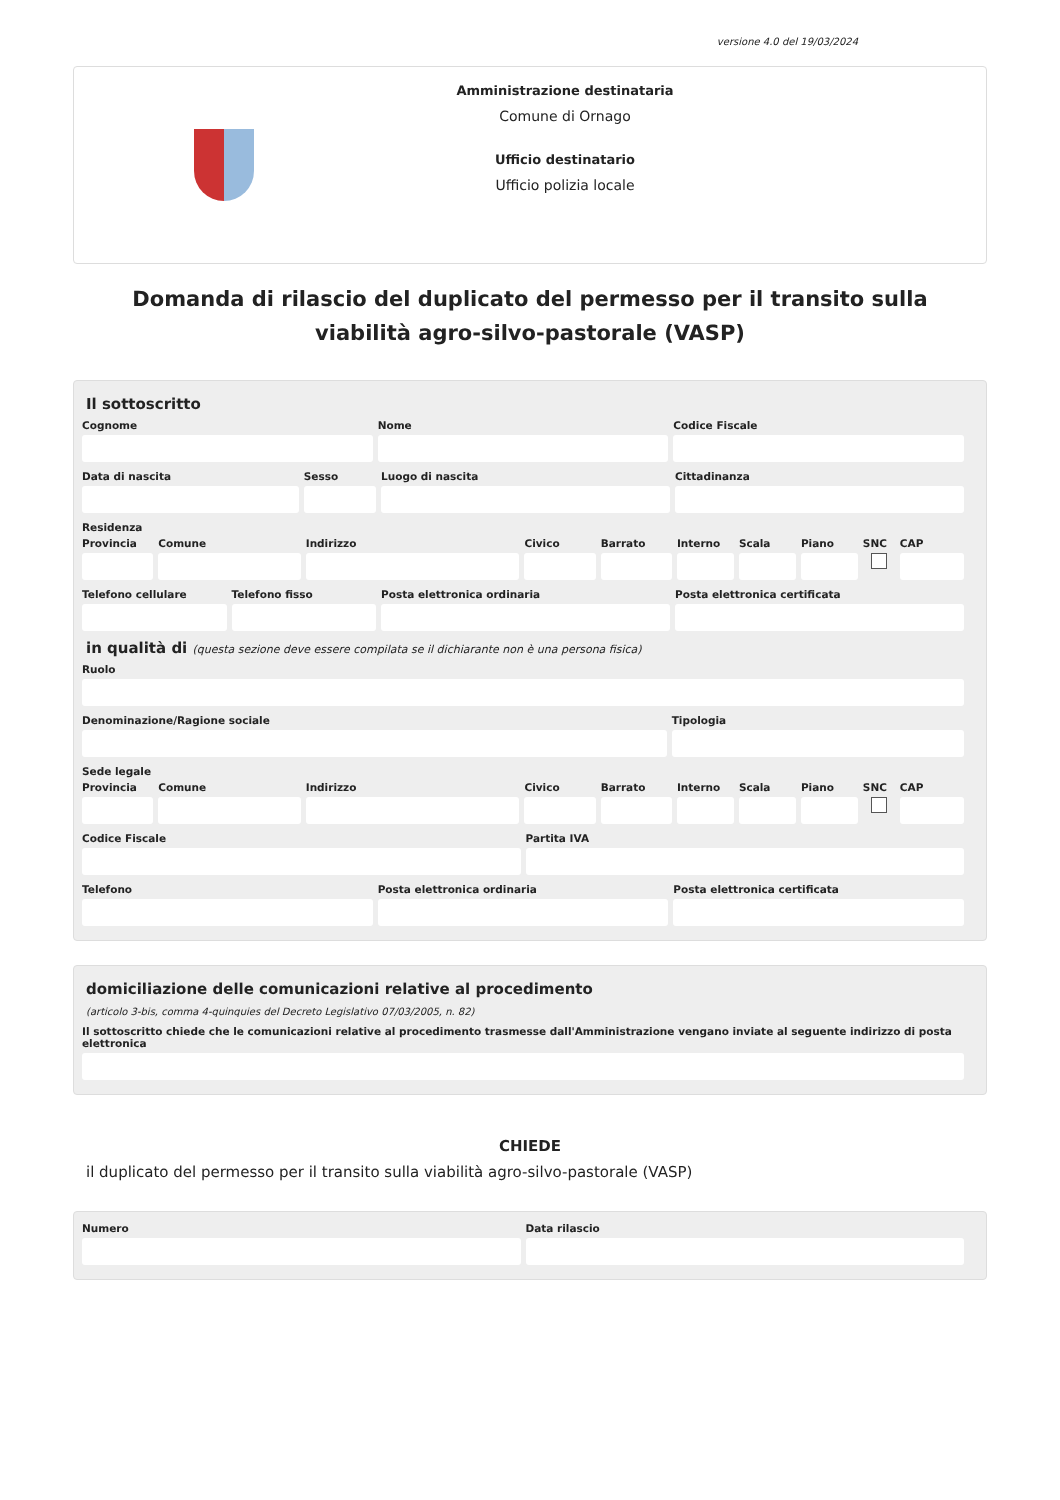versione 4.0 del 19/03/2024
Amministrazione destinataria
Comune di Ornago
Ufficio destinatario
Ufficio polizia locale
Domanda di rilascio del duplicato del permesso per il transito sulla viabilità agro-silvo-pastorale (VASP)
Il sottoscritto
Cognome Nome Codice Fiscale
Data di nascita Sesso Luogo di nascita Cittadinanza
Residenza
Provincia Comune Indirizzo Civico Barrato Interno Scala Piano SNC CAP
Telefono cellulare Telefono fisso Posta elettronica ordinaria Posta elettronica certificata
in qualità di (questa sezione deve essere compilata se il dichiarante non è una persona fisica)
Ruolo
Denominazione/Ragione sociale Tipologia
Sede legale
Provincia Comune Indirizzo Civico Barrato Interno Scala Piano SNC CAP
Codice Fiscale Partita IVA
Telefono Posta elettronica ordinaria Posta elettronica certificata
domiciliazione delle comunicazioni relative al procedimento
(articolo 3-bis, comma 4-quinquies del Decreto Legislativo 07/03/2005, n. 82)
Il sottoscritto chiede che le comunicazioni relative al procedimento trasmesse dall'Amministrazione vengano inviate al seguente indirizzo di posta elettronica
CHIEDE
il duplicato del permesso per il transito sulla viabilità agro-silvo-pastorale (VASP)
Numero Data rilascio